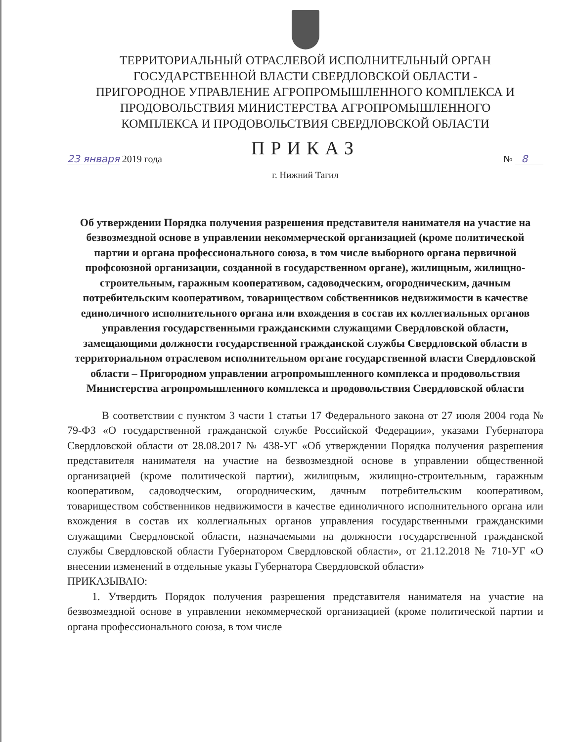ТЕРРИТОРИАЛЬНЫЙ ОТРАСЛЕВОЙ ИСПОЛНИТЕЛЬНЫЙ ОРГАН
ГОСУДАРСТВЕННОЙ ВЛАСТИ СВЕРДЛОВСКОЙ ОБЛАСТИ -
ПРИГОРОДНОЕ УПРАВЛЕНИЕ АГРОПРОМЫШЛЕННОГО КОМПЛЕКСА И
ПРОДОВОЛЬСТВИЯ МИНИСТЕРСТВА АГРОПРОМЫШЛЕННОГО
КОМПЛЕКСА И ПРОДОВОЛЬСТВИЯ СВЕРДЛОВСКОЙ ОБЛАСТИ
ПРИКАЗ
23 января 2019 года № 8
г. Нижний Тагил
Об утверждении Порядка получения разрешения представителя нанимателя на участие на безвозмездной основе в управлении некоммерческой организацией (кроме политической партии и органа профессионального союза, в том числе выборного органа первичной профсоюзной организации, созданной в государственном органе), жилищным, жилищно-строительным, гаражным кооперативом, садоводческим, огородническим, дачным потребительским кооперативом, товариществом собственников недвижимости в качестве единоличного исполнительного органа или вхождения в состав их коллегиальных органов управления государственными гражданскими служащими Свердловской области, замещающими должности государственной гражданской службы Свердловской области в территориальном отраслевом исполнительном органе государственной власти Свердловской области – Пригородном управлении агропромышленного комплекса и продовольствия Министерства агропромышленного комплекса и продовольствия Свердловской области
В соответствии с пунктом 3 части 1 статьи 17 Федерального закона от 27 июля 2004 года № 79-ФЗ «О государственной гражданской службе Российской Федерации», указами Губернатора Свердловской области от 28.08.2017 № 438-УГ «Об утверждении Порядка получения разрешения представителя нанимателя на участие на безвозмездной основе в управлении общественной организацией (кроме политической партии), жилищным, жилищно-строительным, гаражным кооперативом, садоводческим, огородническим, дачным потребительским кооперативом, товариществом собственников недвижимости в качестве единоличного исполнительного органа или вхождения в состав их коллегиальных органов управления государственными гражданскими служащими Свердловской области, назначаемыми на должности государственной гражданской службы Свердловской области Губернатором Свердловской области», от 21.12.2018 № 710-УГ «О внесении изменений в отдельные указы Губернатора Свердловской области»
ПРИКАЗЫВАЮ:
1. Утвердить Порядок получения разрешения представителя нанимателя на участие на безвозмездной основе в управлении некоммерческой организацией (кроме политической партии и органа профессионального союза, в том числе